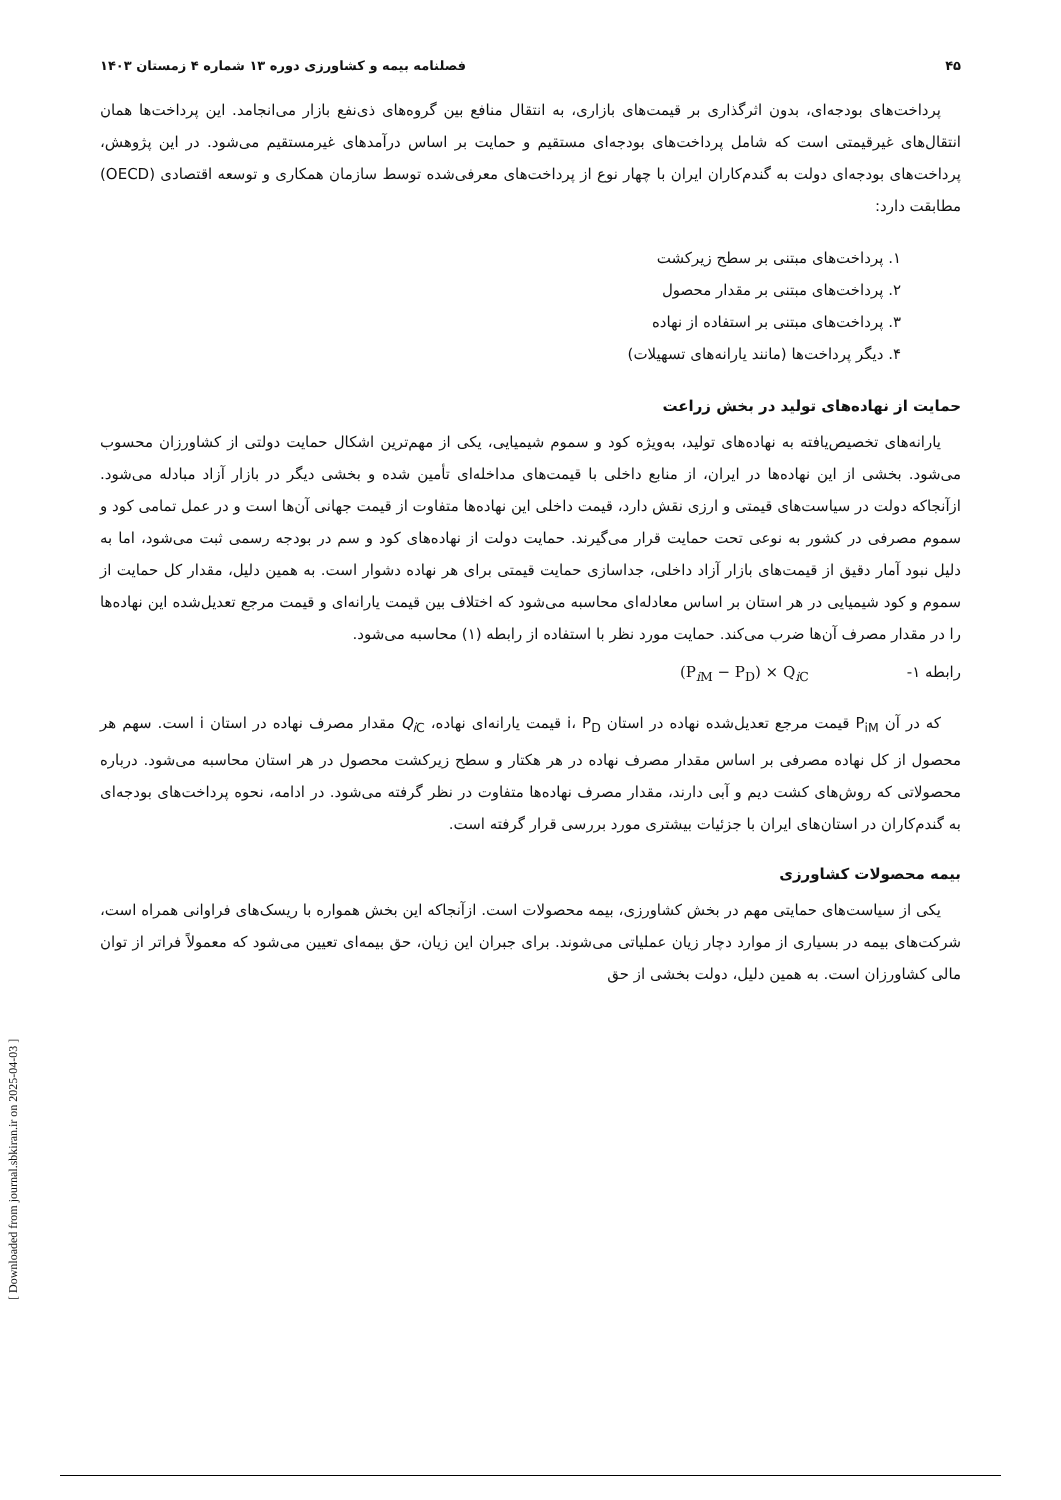۴۵ فصلنامه بیمه و کشاورزی دوره ۱۳ شماره ۴ زمستان ۱۴۰۳
پرداخت‌های بودجه‌ای، بدون اثرگذاری بر قیمت‌های بازاری، به انتقال منافع بین گروه‌های ذی‌نفع بازار می‌انجامد. این پرداخت‌ها همان انتقال‌های غیرقیمتی است که شامل پرداخت‌های بودجه‌ای مستقیم و حمایت بر اساس درآمدهای غیرمستقیم می‌شود. در این پژوهش، پرداخت‌های بودجه‌ای دولت به گندم‌کاران ایران با چهار نوع از پرداخت‌های معرفی‌شده توسط سازمان همکاری و توسعه اقتصادی (OECD) مطابقت دارد:
۱. پرداخت‌های مبتنی بر سطح زیرکشت
۲. پرداخت‌های مبتنی بر مقدار محصول
۳. پرداخت‌های مبتنی بر استفاده از نهاده
۴. دیگر پرداخت‌ها (مانند یارانه‌های تسهیلات)
حمایت از نهاده‌های تولید در بخش زراعت
یارانه‌های تخصیص‌یافته به نهاده‌های تولید، به‌ویژه کود و سموم شیمیایی، یکی از مهم‌ترین اشکال حمایت دولتی از کشاورزان محسوب می‌شود. بخشی از این نهاده‌ها در ایران، از منابع داخلی با قیمت‌های مداخله‌ای تأمین شده و بخشی دیگر در بازار آزاد مبادله می‌شود. ازآنجاکه دولت در سیاست‌های قیمتی و ارزی نقش دارد، قیمت داخلی این نهاده‌ها متفاوت از قیمت جهانی آن‌ها است و در عمل تمامی کود و سموم مصرفی در کشور به نوعی تحت حمایت قرار می‌گیرند. حمایت دولت از نهاده‌های کود و سم در بودجه رسمی ثبت می‌شود، اما به دلیل نبود آمار دقیق از قیمت‌های بازار آزاد داخلی، جداسازی حمایت قیمتی برای هر نهاده دشوار است. به همین دلیل، مقدار کل حمایت از سموم و کود شیمیایی در هر استان بر اساس معادله‌ای محاسبه می‌شود که اختلاف بین قیمت یارانه‌ای و قیمت مرجع تعدیل‌شده این نهاده‌ها را در مقدار مصرف آن‌ها ضرب می‌کند. حمایت مورد نظر با استفاده از رابطه (۱) محاسبه می‌شود.
رابطه ۱- (P<sub>i M</sub> − P<sub>D</sub>) × Q<sub>i C</sub>
که در آن P<sub>iM</sub> قیمت مرجع تعدیل‌شده نهاده در استان i، P<sub>D</sub> قیمت یارانه‌ای نهاده، Q<sub>i</sub><sub>C</sub> مقدار مصرف نهاده در استان i است. سهم هر محصول از کل نهاده مصرفی بر اساس مقدار مصرف نهاده در هر هکتار و سطح زیرکشت محصول در هر استان محاسبه می‌شود. درباره محصولاتی که روش‌های کشت دیم و آبی دارند، مقدار مصرف نهاده‌ها متفاوت در نظر گرفته می‌شود. در ادامه، نحوه پرداخت‌های بودجه‌ای به گندم‌کاران در استان‌های ایران با جزئیات بیشتری مورد بررسی قرار گرفته است.
بیمه محصولات کشاورزی
یکی از سیاست‌های حمایتی مهم در بخش کشاورزی، بیمه محصولات است. ازآنجاکه این بخش همواره با ریسک‌های فراوانی همراه است، شرکت‌های بیمه در بسیاری از موارد دچار زیان عملیاتی می‌شوند. برای جبران این زیان، حق بیمه‌ای تعیین می‌شود که معمولاً فراتر از توان مالی کشاورزان است. به همین دلیل، دولت بخشی از حق
[ Downloaded from journal.sbkiran.ir on 2025-04-03 ]